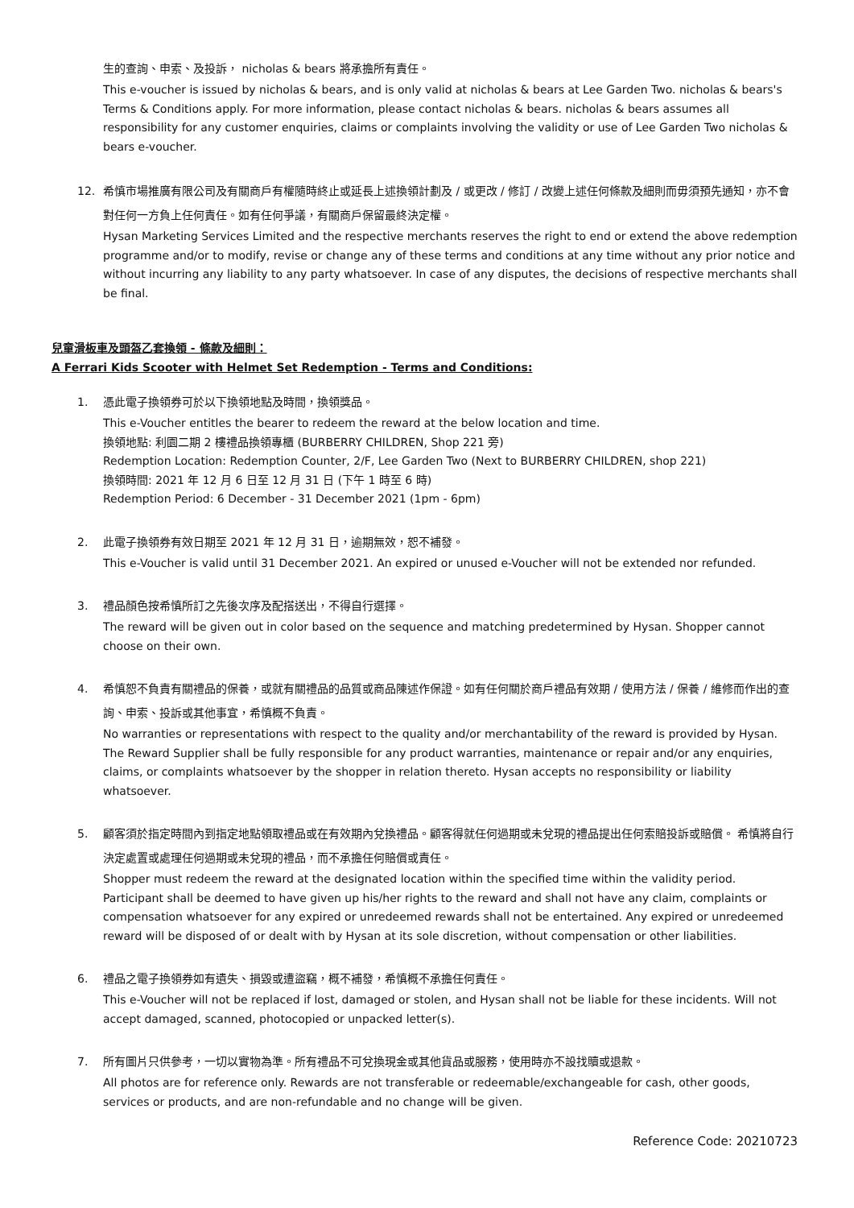生的查詢、申索、及投訴， nicholas & bears 將承擔所有責任。
This e-voucher is issued by nicholas & bears, and is only valid at nicholas & bears at Lee Garden Two. nicholas & bears's Terms & Conditions apply. For more information, please contact nicholas & bears. nicholas & bears assumes all responsibility for any customer enquiries, claims or complaints involving the validity or use of Lee Garden Two nicholas & bears e-voucher.
12. 希慎市場推廣有限公司及有關商戶有權隨時終止或延長上述換領計劃及 / 或更改 / 修訂 / 改變上述任何條款及細則而毋須預先通知，亦不會對任何一方負上任何責任。如有任何爭議，有關商戶保留最終決定權。
Hysan Marketing Services Limited and the respective merchants reserves the right to end or extend the above redemption programme and/or to modify, revise or change any of these terms and conditions at any time without any prior notice and without incurring any liability to any party whatsoever. In case of any disputes, the decisions of respective merchants shall be final.
兒童滑板車及頭盔乙套換領 - 條款及細則：
A Ferrari Kids Scooter with Helmet Set Redemption - Terms and Conditions:
1. 憑此電子換領券可於以下換領地點及時間，換領獎品。
This e-Voucher entitles the bearer to redeem the reward at the below location and time.
換領地點: 利園二期 2 樓禮品換領專櫃 (BURBERRY CHILDREN, Shop 221 旁)
Redemption Location: Redemption Counter, 2/F, Lee Garden Two (Next to BURBERRY CHILDREN, shop 221)
換領時間: 2021 年 12 月 6 日至 12 月 31 日 (下午 1 時至 6 時)
Redemption Period: 6 December - 31 December 2021 (1pm - 6pm)
2. 此電子換領券有效日期至 2021 年 12 月 31 日，逾期無效，恕不補發。
This e-Voucher is valid until 31 December 2021. An expired or unused e-Voucher will not be extended nor refunded.
3. 禮品顏色按希慎所訂之先後次序及配搭送出，不得自行選擇。
The reward will be given out in color based on the sequence and matching predetermined by Hysan. Shopper cannot choose on their own.
4. 希慎恕不負責有關禮品的保養，或就有關禮品的品質或商品陳述作保證。如有任何關於商戶禮品有效期 / 使用方法 / 保養 / 維修而作出的查詢、申索、投訴或其他事宜，希慎概不負責。
No warranties or representations with respect to the quality and/or merchantability of the reward is provided by Hysan. The Reward Supplier shall be fully responsible for any product warranties, maintenance or repair and/or any enquiries, claims, or complaints whatsoever by the shopper in relation thereto. Hysan accepts no responsibility or liability whatsoever.
5. 顧客須於指定時間內到指定地點領取禮品或在有效期內兌換禮品。顧客得就任何過期或未兌現的禮品提出任何索賠投訴或賠償。 希慎將自行決定處置或處理任何過期或未兌現的禮品，而不承擔任何賠償或責任。
Shopper must redeem the reward at the designated location within the specified time within the validity period. Participant shall be deemed to have given up his/her rights to the reward and shall not have any claim, complaints or compensation whatsoever for any expired or unredeemed rewards shall not be entertained. Any expired or unredeemed reward will be disposed of or dealt with by Hysan at its sole discretion, without compensation or other liabilities.
6. 禮品之電子換領券如有遺失、損毀或遭盜竊，概不補發，希慎概不承擔任何責任。
This e-Voucher will not be replaced if lost, damaged or stolen, and Hysan shall not be liable for these incidents. Will not accept damaged, scanned, photocopied or unpacked letter(s).
7. 所有圖片只供參考，一切以實物為準。所有禮品不可兌換現金或其他貨品或服務，使用時亦不設找贖或退款。
All photos are for reference only. Rewards are not transferable or redeemable/exchangeable for cash, other goods, services or products, and are non-refundable and no change will be given.
Reference Code: 20210723